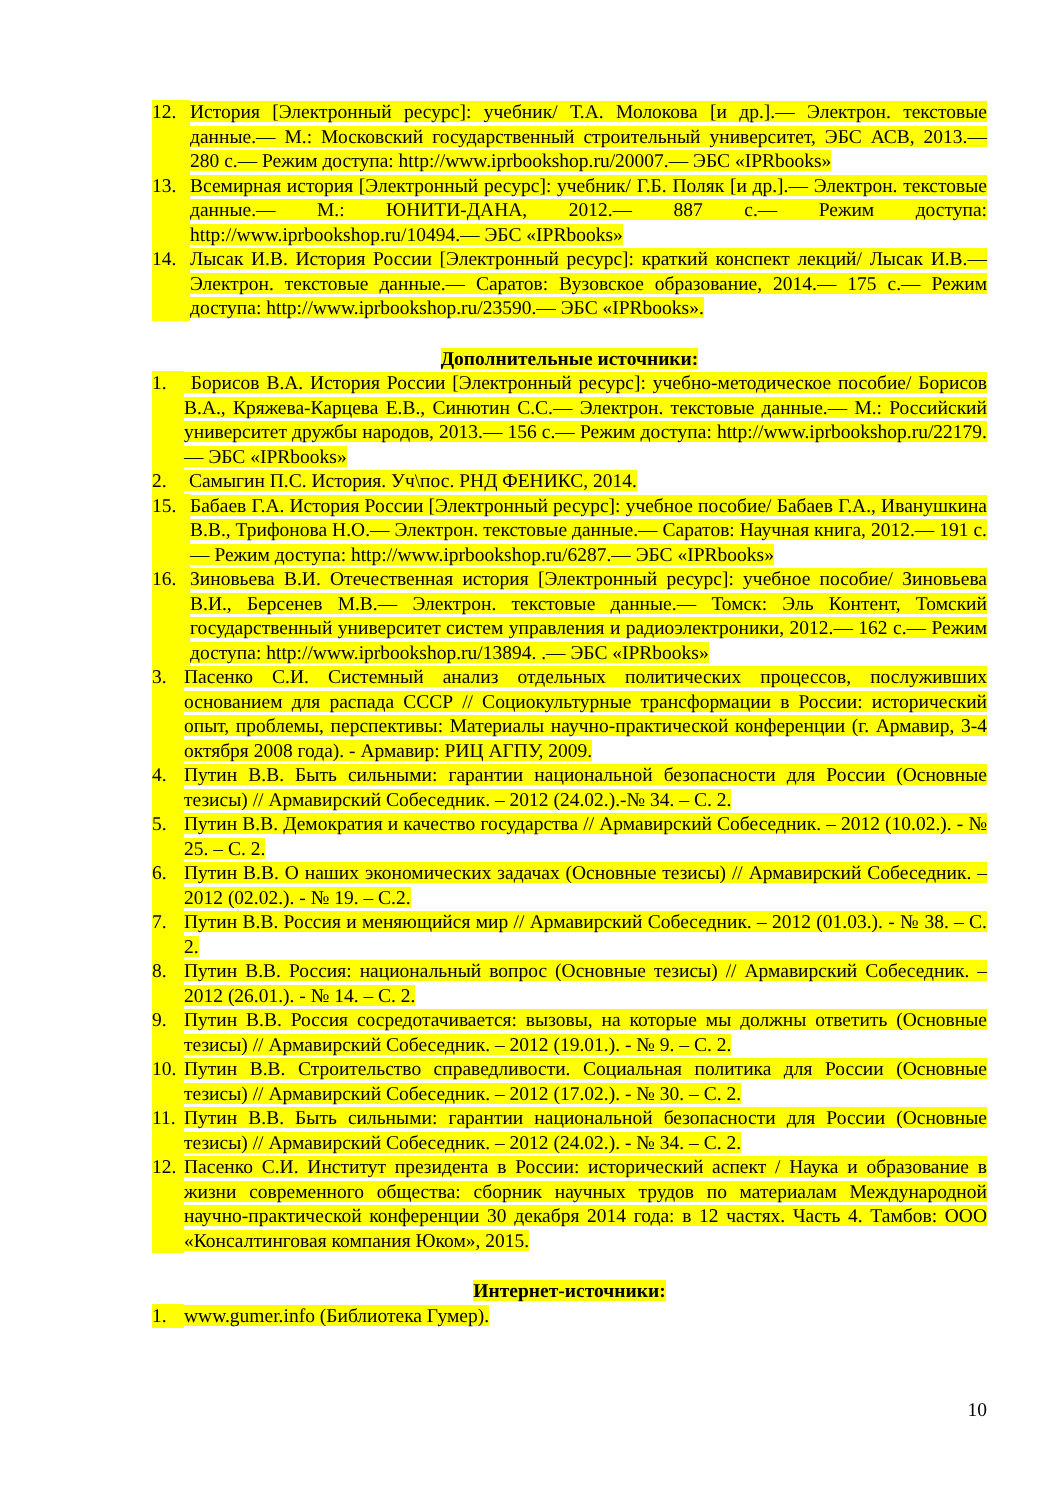12. История [Электронный ресурс]: учебник/ Т.А. Молокова [и др.].— Электрон. текстовые данные.— М.: Московский государственный строительный университет, ЭБС АСВ, 2013.— 280 с.— Режим доступа: http://www.iprbookshop.ru/20007.— ЭБС «IPRbooks»
13. Всемирная история [Электронный ресурс]: учебник/ Г.Б. Поляк [и др.].— Электрон. текстовые данные.— М.: ЮНИТИ-ДАНА, 2012.— 887 с.— Режим доступа: http://www.iprbookshop.ru/10494.— ЭБС «IPRbooks»
14. Лысак И.В. История России [Электронный ресурс]: краткий конспект лекций/ Лысак И.В.— Электрон. текстовые данные.— Саратов: Вузовское образование, 2014.— 175 с.— Режим доступа: http://www.iprbookshop.ru/23590.— ЭБС «IPRbooks».
Дополнительные источники:
1. Борисов В.А. История России [Электронный ресурс]: учебно-методическое пособие/ Борисов В.А., Кряжева-Карцева Е.В., Синютин С.С.— Электрон. текстовые данные.— М.: Российский университет дружбы народов, 2013.— 156 с.— Режим доступа: http://www.iprbookshop.ru/22179.— ЭБС «IPRbooks»
2. Самыгин П.С. История. Уч\пос. РНД ФЕНИКС, 2014.
15. Бабаев Г.А. История России [Электронный ресурс]: учебное пособие/ Бабаев Г.А., Иванушкина В.В., Трифонова Н.О.— Электрон. текстовые данные.— Саратов: Научная книга, 2012.— 191 с.— Режим доступа: http://www.iprbookshop.ru/6287.— ЭБС «IPRbooks»
16. Зиновьева В.И. Отечественная история [Электронный ресурс]: учебное пособие/ Зиновьева В.И., Берсенев М.В.— Электрон. текстовые данные.— Томск: Эль Контент, Томский государственный университет систем управления и радиоэлектроники, 2012.— 162 с.— Режим доступа: http://www.iprbookshop.ru/13894. .— ЭБС «IPRbooks»
3. Пасенко С.И. Системный анализ отдельных политических процессов, послуживших основанием для распада СССР // Социокультурные трансформации в России: исторический опыт, проблемы, перспективы: Материалы научно-практической конференции (г. Армавир, 3-4 октября 2008 года). - Армавир: РИЦ АГПУ, 2009.
4. Путин В.В. Быть сильными: гарантии национальной безопасности для России (Основные тезисы) // Армавирский Собеседник. – 2012 (24.02.).-№ 34. – С. 2.
5. Путин В.В. Демократия и качество государства // Армавирский Собеседник. – 2012 (10.02.). - № 25. – С. 2.
6. Путин В.В. О наших экономических задачах (Основные тезисы) // Армавирский Собеседник. – 2012 (02.02.). - № 19. – С.2.
7. Путин В.В. Россия и меняющийся мир // Армавирский Собеседник. – 2012 (01.03.). - № 38. – С. 2.
8. Путин В.В. Россия: национальный вопрос (Основные тезисы) // Армавирский Собеседник. – 2012 (26.01.). - № 14. – С. 2.
9. Путин В.В. Россия сосредотачивается: вызовы, на которые мы должны ответить (Основные тезисы) // Армавирский Собеседник. – 2012 (19.01.). - № 9. – С. 2.
10. Путин В.В. Строительство справедливости. Социальная политика для России (Основные тезисы) // Армавирский Собеседник. – 2012 (17.02.). - № 30. – С. 2.
11. Путин В.В. Быть сильными: гарантии национальной безопасности для России (Основные тезисы) // Армавирский Собеседник. – 2012 (24.02.). - № 34. – С. 2.
12. Пасенко С.И. Институт президента в России: исторический аспект / Наука и образование в жизни современного общества: сборник научных трудов по материалам Международной научно-практической конференции 30 декабря 2014 года: в 12 частях. Часть 4. Тамбов: ООО «Консалтинговая компания Юком», 2015.
Интернет-источники:
1. www.gumer.info (Библиотека Гумер).
10